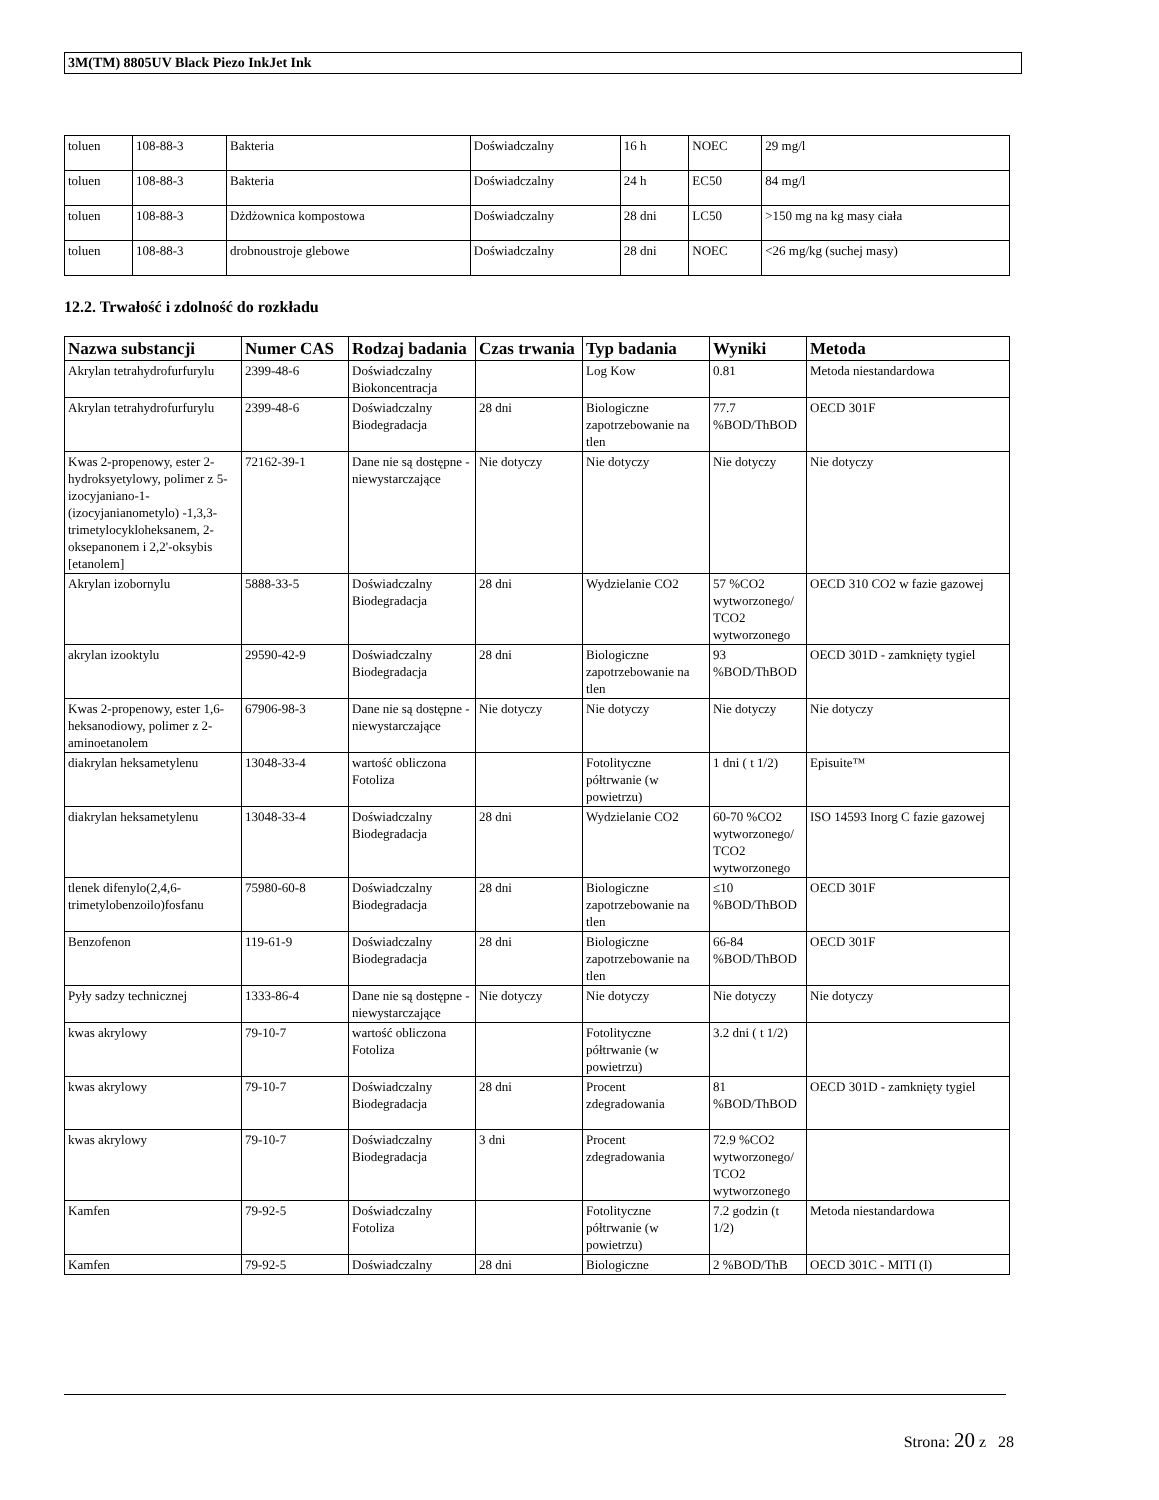3M(TM) 8805UV Black Piezo InkJet Ink
| toluen | 108-88-3 | Bakteria | Doświadczalny | 16 h | NOEC | 29 mg/l |
| toluen | 108-88-3 | Bakteria | Doświadczalny | 24 h | EC50 | 84 mg/l |
| toluen | 108-88-3 | Dżdżownica kompostowa | Doświadczalny | 28 dni | LC50 | >150 mg na kg masy ciała |
| toluen | 108-88-3 | drobnoustroje glebowe | Doświadczalny | 28 dni | NOEC | <26 mg/kg (suchej masy) |
12.2. Trwałość i zdolność do rozkładu
| Nazwa substancji | Numer CAS | Rodzaj badania | Czas trwania | Typ badania | Wyniki | Metoda |
| --- | --- | --- | --- | --- | --- | --- |
| Akrylan tetrahydrofurfurylu | 2399-48-6 | Doświadczalny Biokoncentracja | | Log Kow | 0.81 | Metoda niestandardowa |
| Akrylan tetrahydrofurfurylu | 2399-48-6 | Doświadczalny Biodegradacja | 28 dni | Biologiczne zapotrzebowanie na tlen | 77.7 %BOD/ThBOD | OECD 301F |
| Kwas 2-propenowy, ester 2-hydroksyetylowy, polimer z 5-izocyjaniano-1-(izocyjanianometylo) -1,3,3-trimetylocykloheksanem, 2-oksepanonem i 2,2'-oksybis [etanolem] | 72162-39-1 | Dane nie są dostępne - niewystarczające | Nie dotyczy | Nie dotyczy | Nie dotyczy | Nie dotyczy |
| Akrylan izobornylu | 5888-33-5 | Doświadczalny Biodegradacja | 28 dni | Wydzielanie CO2 | 57 %CO2 wytworzonego/ TCO2 wytworzonego | OECD 310 CO2 w fazie gazowej |
| akrylan izooktylu | 29590-42-9 | Doświadczalny Biodegradacja | 28 dni | Biologiczne zapotrzebowanie na tlen | 93 %BOD/ThBOD | OECD 301D - zamknięty tygiel |
| Kwas 2-propenowy, ester 1,6-heksanodiowy, polimer z 2-aminoetanolem | 67906-98-3 | Dane nie są dostępne - niewystarczające | Nie dotyczy | Nie dotyczy | Nie dotyczy | Nie dotyczy |
| diakrylan heksametylenu | 13048-33-4 | wartość obliczona Fotoliza | | Fotolityczne półtrwanie (w powietrzu) | 1 dni ( t 1/2) | Episuite™ |
| diakrylan heksametylenu | 13048-33-4 | Doświadczalny Biodegradacja | 28 dni | Wydzielanie CO2 | 60-70 %CO2 wytworzonego/ TCO2 wytworzonego | ISO 14593 Inorg C fazie gazowej |
| tlenek difenylo(2,4,6-trimetylobenzoilo)fosfanu | 75980-60-8 | Doświadczalny Biodegradacja | 28 dni | Biologiczne zapotrzebowanie na tlen | ≤10 %BOD/ThBOD | OECD 301F |
| Benzofenon | 119-61-9 | Doświadczalny Biodegradacja | 28 dni | Biologiczne zapotrzebowanie na tlen | 66-84 %BOD/ThBOD | OECD 301F |
| Pyły sadzy technicznej | 1333-86-4 | Dane nie są dostępne - niewystarczające | Nie dotyczy | Nie dotyczy | Nie dotyczy | Nie dotyczy |
| kwas akrylowy | 79-10-7 | wartość obliczona Fotoliza | | Fotolityczne półtrwanie (w powietrzu) | 3.2 dni ( t 1/2) | |
| kwas akrylowy | 79-10-7 | Doświadczalny Biodegradacja | 28 dni | Procent zdegradowania | 81 %BOD/ThBOD | OECD 301D - zamknięty tygiel |
| kwas akrylowy | 79-10-7 | Doświadczalny Biodegradacja | 3 dni | Procent zdegradowania | 72.9 %CO2 wytworzonego/ TCO2 wytworzonego | |
| Kamfen | 79-92-5 | Doświadczalny Fotoliza | | Fotolityczne półtrwanie (w powietrzu) | 7.2 godzin (t 1/2) | Metoda niestandardowa |
| Kamfen | 79-92-5 | Doświadczalny | 28 dni | Biologiczne | 2 %BOD/ThB | OECD 301C - MITI (I) |
Strona: 20 z 28